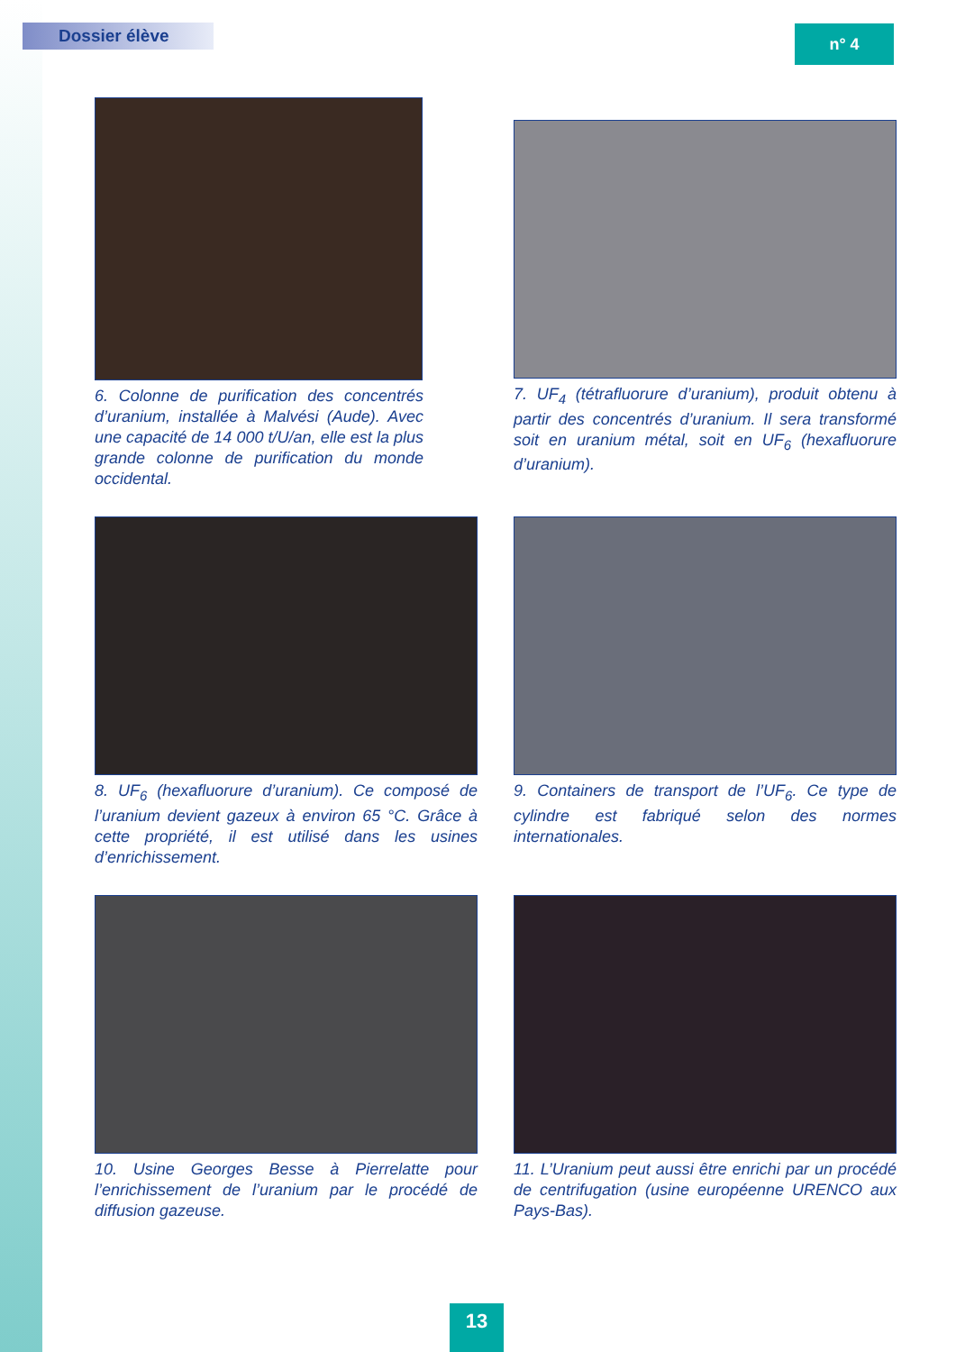Dossier élève n° 4
6. Colonne de purification des concentrés d’uranium, installée à Malvési (Aude). Avec une capacité de 14 000 t/U/an, elle est la plus grande colonne de purification du monde occidental.
7. UF<sub>4</sub> (tétrafluorure d’uranium), produit obtenu à partir des concentrés d’uranium. Il sera transformé soit en uranium métal, soit en UF<sub>6</sub> (hexafluorure d’uranium).
8. UF<sub>6</sub> (hexafluorure d’uranium). Ce composé de l’uranium devient gazeux à environ 65 °C. Grâce à cette propriété, il est utilisé dans les usines d’enrichissement.
9. Containers de transport de l’UF<sub>6</sub>. Ce type de cylindre est fabriqué selon des normes internationales.
10. Usine Georges Besse à Pierrelatte pour l’enrichissement de l’uranium par le procédé de diffusion gazeuse.
11. L’Uranium peut aussi être enrichi par un procédé de centrifugation (usine européenne URENCO aux Pays-Bas).
13